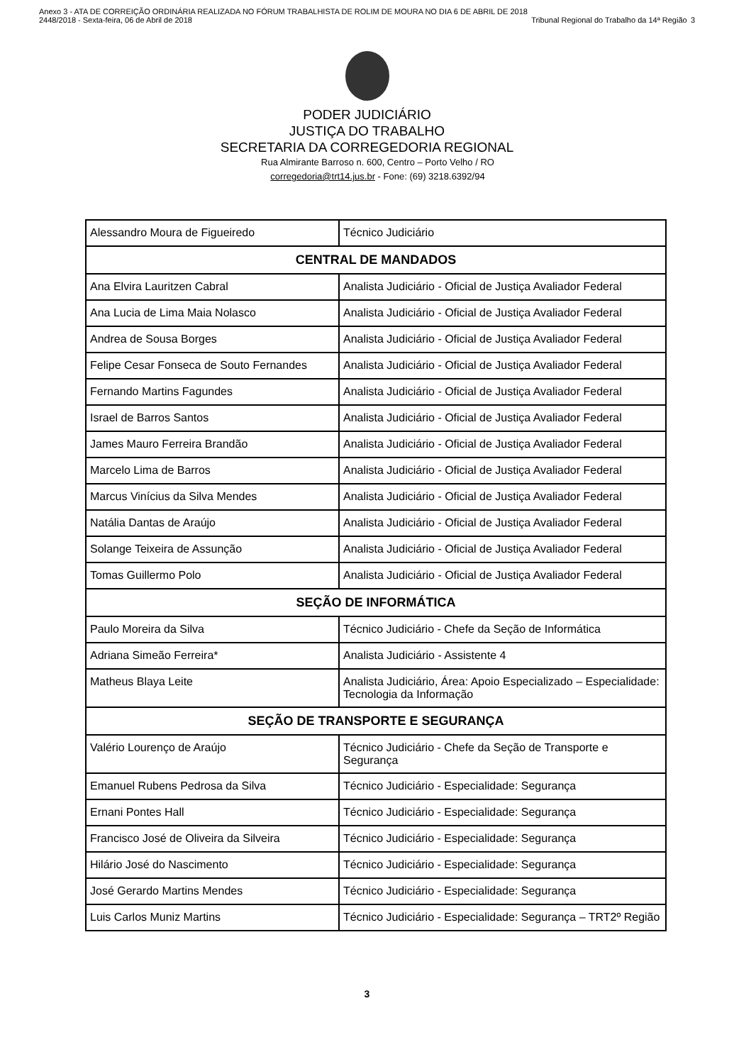Anexo 3 - ATA DE CORREIÇÃO ORDINÁRIA REALIZADA NO FÓRUM TRABALHISTA DE ROLIM DE MOURA NO DIA 6 DE ABRIL DE 2018
2448/2018 - Sexta-feira, 06 de Abril de 2018
Tribunal Regional do Trabalho da 14ª Região
3
PODER JUDICIÁRIO
JUSTIÇA DO TRABALHO
SECRETARIA DA CORREGEDORIA REGIONAL
Rua Almirante Barroso n. 600, Centro – Porto Velho / RO
corregedoria@trt14.jus.br - Fone: (69) 3218.6392/94
| Alessandro Moura de Figueiredo | Técnico Judiciário |
| CENTRAL DE MANDADOS | |
| Ana Elvira Lauritzen Cabral | Analista Judiciário - Oficial de Justiça Avaliador Federal |
| Ana Lucia de Lima Maia Nolasco | Analista Judiciário - Oficial de Justiça Avaliador Federal |
| Andrea de Sousa Borges | Analista Judiciário - Oficial de Justiça Avaliador Federal |
| Felipe Cesar Fonseca de Souto Fernandes | Analista Judiciário - Oficial de Justiça Avaliador Federal |
| Fernando Martins Fagundes | Analista Judiciário - Oficial de Justiça Avaliador Federal |
| Israel de Barros Santos | Analista Judiciário - Oficial de Justiça Avaliador Federal |
| James Mauro Ferreira Brandão | Analista Judiciário - Oficial de Justiça Avaliador Federal |
| Marcelo Lima de Barros | Analista Judiciário - Oficial de Justiça Avaliador Federal |
| Marcus Vinícius da Silva Mendes | Analista Judiciário - Oficial de Justiça Avaliador Federal |
| Natália Dantas de Araújo | Analista Judiciário - Oficial de Justiça Avaliador Federal |
| Solange Teixeira de Assunção | Analista Judiciário - Oficial de Justiça Avaliador Federal |
| Tomas Guillermo Polo | Analista Judiciário - Oficial de Justiça Avaliador Federal |
| SEÇÃO DE INFORMÁTICA | |
| Paulo Moreira da Silva | Técnico Judiciário - Chefe da Seção de Informática |
| Adriana Simeão Ferreira* | Analista Judiciário - Assistente 4 |
| Matheus Blaya Leite | Analista Judiciário, Área: Apoio Especializado – Especialidade: Tecnologia da Informação |
| SEÇÃO DE TRANSPORTE E SEGURANÇA | |
| Valério Lourenço de Araújo | Técnico Judiciário - Chefe da Seção de Transporte e Segurança |
| Emanuel Rubens Pedrosa da Silva | Técnico Judiciário - Especialidade: Segurança |
| Ernani Pontes Hall | Técnico Judiciário - Especialidade: Segurança |
| Francisco José de Oliveira da Silveira | Técnico Judiciário - Especialidade: Segurança |
| Hilário José do Nascimento | Técnico Judiciário - Especialidade: Segurança |
| José Gerardo Martins Mendes | Técnico Judiciário - Especialidade: Segurança |
| Luis Carlos Muniz Martins | Técnico Judiciário - Especialidade: Segurança – TRT2º Região |
3